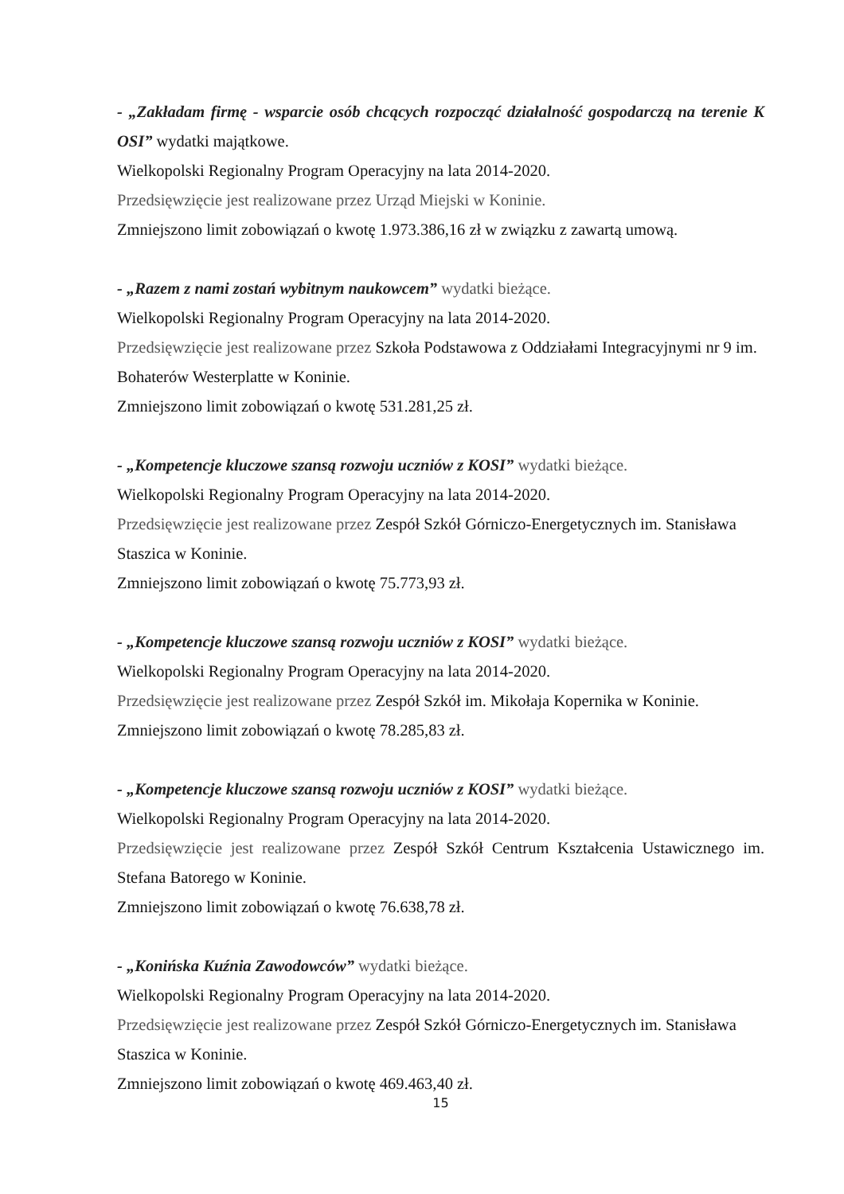- „Zakładam firmę - wsparcie osób chcących rozpocząć działalność gospodarczą na terenie K OSI” wydatki majątkowe.
Wielkopolski Regionalny Program Operacyjny na lata 2014-2020.
Przedsięwzięcie jest realizowane przez Urząd Miejski w Koninie.
Zmniejszono limit zobowiązań o kwotę 1.973.386,16 zł w związku z zawartą umową.
- „Razem z nami zostań wybitnym naukowcem” wydatki bieżące.
Wielkopolski Regionalny Program Operacyjny na lata 2014-2020.
Przedsięwzięcie jest realizowane przez Szkoła Podstawowa z Oddziałami Integracyjnymi nr 9 im. Bohaterów Westerplatte w Koninie.
Zmniejszono limit zobowiązań o kwotę 531.281,25 zł.
- „Kompetencje kluczowe szansą rozwoju uczniów z KOSI” wydatki bieżące.
Wielkopolski Regionalny Program Operacyjny na lata 2014-2020.
Przedsięwzięcie jest realizowane przez Zespół Szkół Górniczo-Energetycznych im. Stanisława Staszica w Koninie.
Zmniejszono limit zobowiązań o kwotę 75.773,93 zł.
- „Kompetencje kluczowe szansą rozwoju uczniów z KOSI” wydatki bieżące.
Wielkopolski Regionalny Program Operacyjny na lata 2014-2020.
Przedsięwzięcie jest realizowane przez Zespół Szkół im. Mikołaja Kopernika w Koninie.
Zmniejszono limit zobowiązań o kwotę 78.285,83 zł.
- „Kompetencje kluczowe szansą rozwoju uczniów z KOSI” wydatki bieżące.
Wielkopolski Regionalny Program Operacyjny na lata 2014-2020.
Przedsięwzięcie jest realizowane przez Zespół Szkół Centrum Kształcenia Ustawicznego im. Stefana Batorego w Koninie.
Zmniejszono limit zobowiązań o kwotę 76.638,78 zł.
- „Konińska Kuźnia Zawodowców” wydatki bieżące.
Wielkopolski Regionalny Program Operacyjny na lata 2014-2020.
Przedsięwzięcie jest realizowane przez Zespół Szkół Górniczo-Energetycznych im. Stanisława Staszica w Koninie.
Zmniejszono limit zobowiązań o kwotę 469.463,40 zł.
15